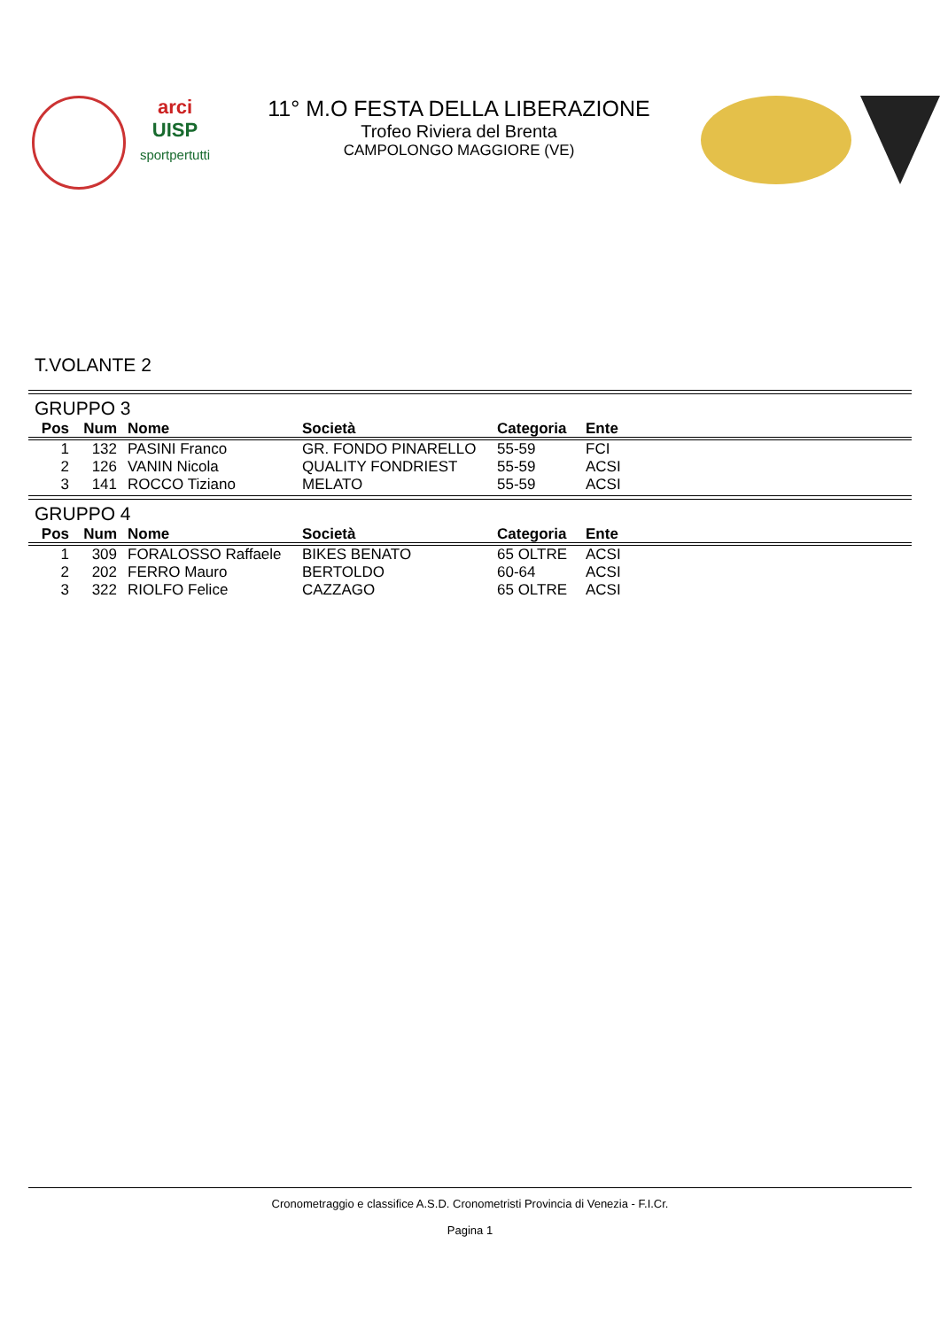arci
UISP
sportpertutti
11° M.O FESTA DELLA LIBERAZIONE
Trofeo Riviera del Brenta
CAMPOLONGO MAGGIORE (VE)
T.VOLANTE 2
GRUPPO 3
| Pos | Num | Nome | Società | Categoria | Ente |
| --- | --- | --- | --- | --- | --- |
| 1 | 132 | PASINI Franco | GR. FONDO PINARELLO | 55-59 | FCI |
| 2 | 126 | VANIN Nicola | QUALITY FONDRIEST | 55-59 | ACSI |
| 3 | 141 | ROCCO Tiziano | MELATO | 55-59 | ACSI |
GRUPPO 4
| Pos | Num | Nome | Società | Categoria | Ente |
| --- | --- | --- | --- | --- | --- |
| 1 | 309 | FORALOSSO Raffaele | BIKES BENATO | 65 OLTRE | ACSI |
| 2 | 202 | FERRO Mauro | BERTOLDO | 60-64 | ACSI |
| 3 | 322 | RIOLFO Felice | CAZZAGO | 65 OLTRE | ACSI |
Cronometraggio e classifice A.S.D. Cronometristi Provincia di Venezia - F.I.Cr.
Pagina 1